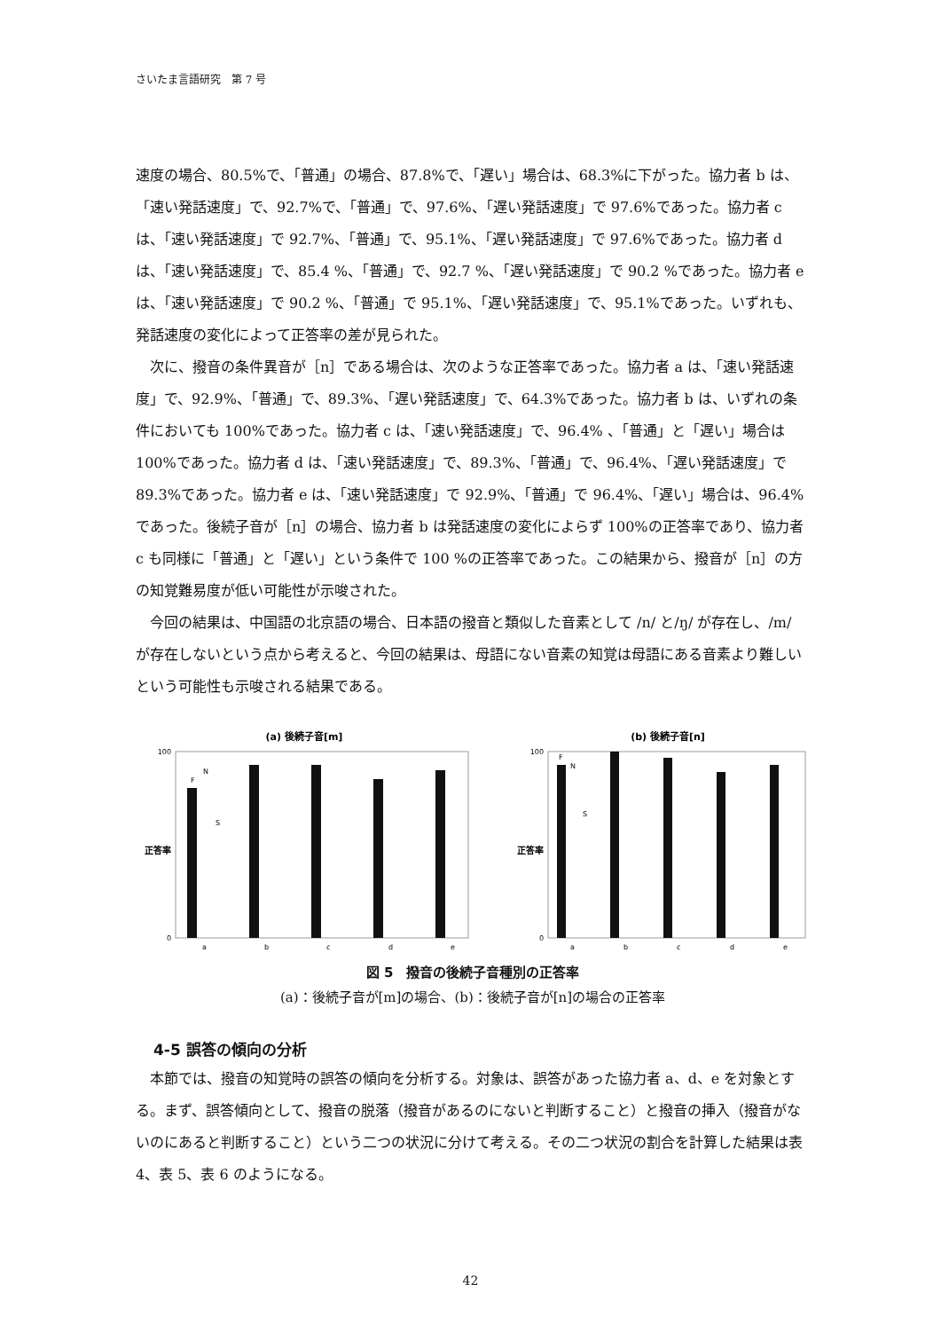さいたま言語研究　第 7 号
速度の場合、80.5%で、「普通」の場合、87.8%で、「遅い」場合は、68.3%に下がった。協力者 b は、「速い発話速度」で、92.7%で、「普通」で、97.6%、「遅い発話速度」で 97.6%であった。協力者 c は、「速い発話速度」で 92.7%、「普通」で、95.1%、「遅い発話速度」で 97.6%であった。協力者 d は、「速い発話速度」で、85.4 %、「普通」で、92.7 %、「遅い発話速度」で 90.2 %であった。協力者 e は、「速い発話速度」で 90.2 %、「普通」で 95.1%、「遅い発話速度」で、95.1%であった。いずれも、発話速度の変化によって正答率の差が見られた。
　次に、撥音の条件異音が［n］である場合は、次のような正答率であった。協力者 a は、「速い発話速度」で、92.9%、「普通」で、89.3%、「遅い発話速度」で、64.3%であった。協力者 b は、いずれの条件においても 100%であった。協力者 c は、「速い発話速度」で、96.4% 、「普通」と「遅い」場合は 100%であった。協力者 d は、「速い発話速度」で、89.3%、「普通」で、96.4%、「遅い発話速度」で 89.3%であった。協力者 e は、「速い発話速度」で 92.9%、「普通」で 96.4%、「遅い」場合は、96.4%であった。後続子音が［n］の場合、協力者 b は発話速度の変化によらず 100%の正答率であり、協力者 c も同様に「普通」と「遅い」という条件で 100 %の正答率であった。この結果から、撥音が［n］の方の知覚難易度が低い可能性が示唆された。
　今回の結果は、中国語の北京語の場合、日本語の撥音と類似した音素として /n/ と/ŋ/ が存在し、/m/ が存在しないという点から考えると、今回の結果は、母語にない音素の知覚は母語にある音素より難しいという可能性も示唆される結果である。
(a) 後続子音[m]
100
0
正答率
F
N
S
a
b
c
d
e
(b) 後続子音[n]
100
0
正答率
F
N
S
a
b
c
d
e
図 5　撥音の後続子音種別の正答率
(a)：後続子音が[m]の場合、(b)：後続子音が[n]の場合の正答率
4-5 誤答の傾向の分析
　本節では、撥音の知覚時の誤答の傾向を分析する。対象は、誤答があった協力者 a、d、e を対象とする。まず、誤答傾向として、撥音の脱落（撥音があるのにないと判断すること）と撥音の挿入（撥音がないのにあると判断すること）という二つの状況に分けて考える。その二つ状況の割合を計算した結果は表 4、表 5、表 6 のようになる。
42